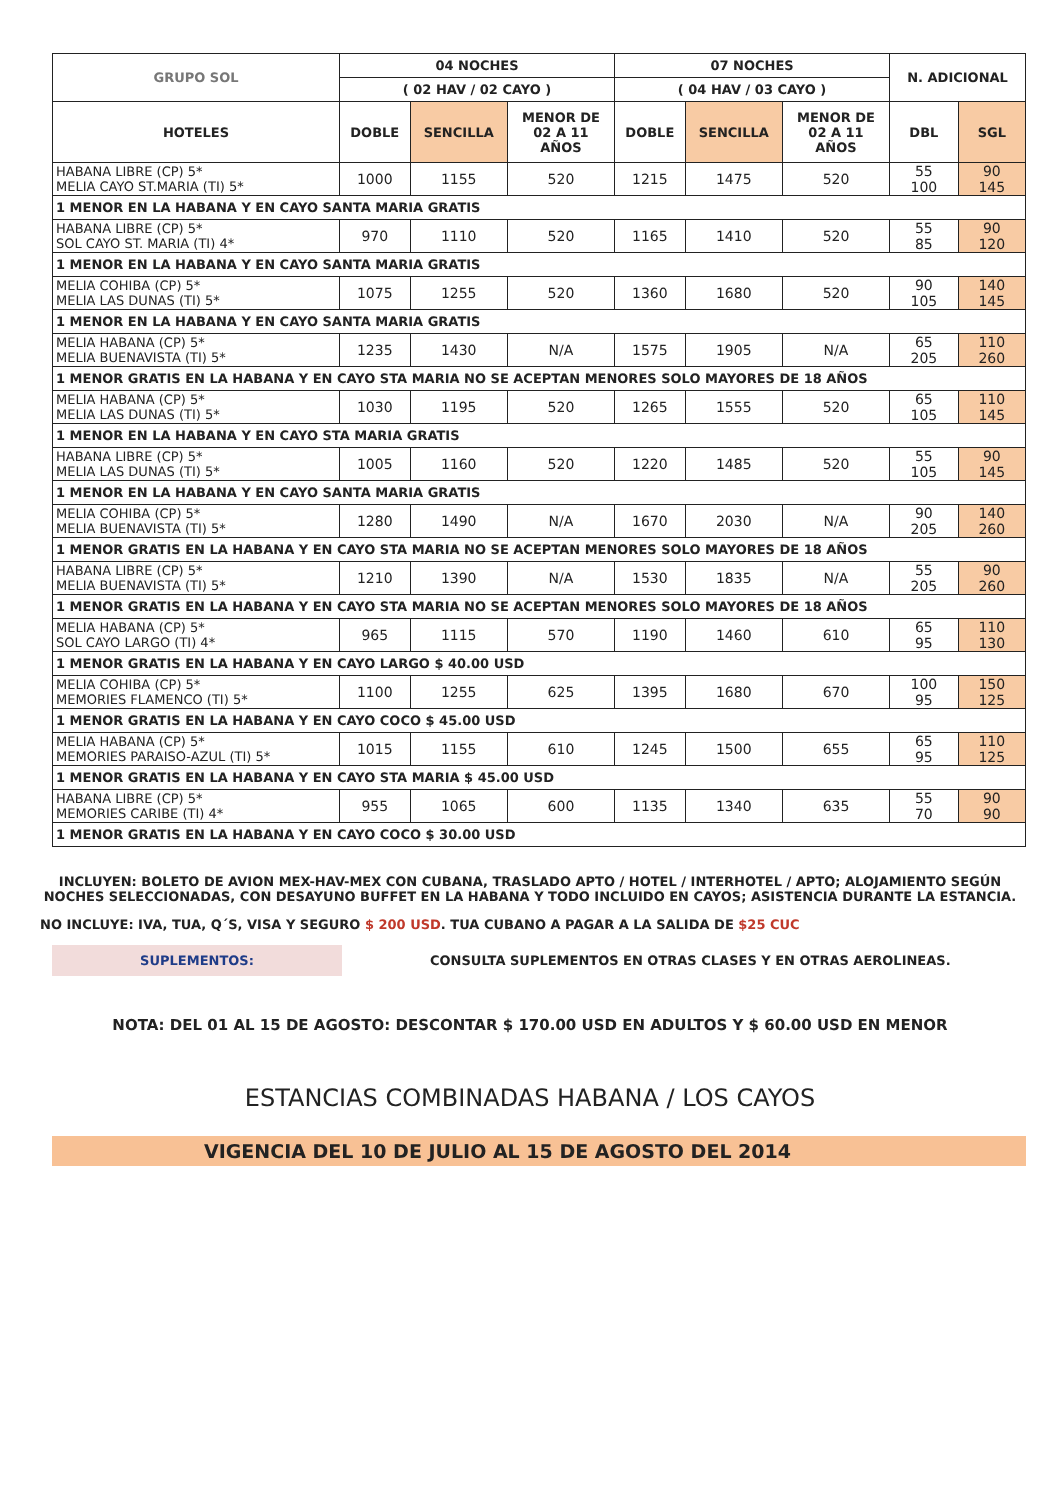| GRUPO SOL | 04 NOCHES | | | 07 NOCHES | | | N. ADICIONAL | |
| --- | --- | --- | --- | --- | --- | --- | --- | --- |
| | ( 02 HAV / 02 CAYO ) | | | ( 04 HAV / 03 CAYO ) | | | | |
| HOTELES | DOBLE | SENCILLA | MENOR DE 02 A 11 AÑOS | DOBLE | SENCILLA | MENOR DE 02 A 11 AÑOS | DBL | SGL |
| HABANA LIBRE (CP) 5* MELIA CAYO ST.MARIA (TI) 5* | 1000 | 1155 | 520 | 1215 | 1475 | 520 | 55 100 | 90 145 |
| 1 MENOR EN LA HABANA Y EN CAYO SANTA MARIA GRATIS | | | | | | | | |
| HABANA LIBRE (CP) 5* SOL CAYO ST. MARIA (TI) 4* | 970 | 1110 | 520 | 1165 | 1410 | 520 | 55 85 | 90 120 |
| 1 MENOR EN LA HABANA Y EN CAYO SANTA MARIA GRATIS | | | | | | | | |
| MELIA COHIBA (CP) 5* MELIA LAS DUNAS (TI) 5* | 1075 | 1255 | 520 | 1360 | 1680 | 520 | 90 105 | 140 145 |
| 1 MENOR EN LA HABANA Y EN CAYO SANTA MARIA GRATIS | | | | | | | | |
| MELIA HABANA (CP) 5* MELIA BUENAVISTA (TI) 5* | 1235 | 1430 | N/A | 1575 | 1905 | N/A | 65 205 | 110 260 |
| 1 MENOR GRATIS EN LA HABANA Y EN CAYO STA MARIA NO SE ACEPTAN MENORES SOLO MAYORES DE 18 AÑOS | | | | | | | | |
| MELIA HABANA (CP) 5* MELIA LAS DUNAS (TI) 5* | 1030 | 1195 | 520 | 1265 | 1555 | 520 | 65 105 | 110 145 |
| 1 MENOR EN LA HABANA Y EN CAYO STA MARIA GRATIS | | | | | | | | |
| HABANA LIBRE (CP) 5* MELIA LAS DUNAS (TI) 5* | 1005 | 1160 | 520 | 1220 | 1485 | 520 | 55 105 | 90 145 |
| 1 MENOR EN LA HABANA Y EN CAYO SANTA MARIA GRATIS | | | | | | | | |
| MELIA COHIBA (CP) 5* MELIA BUENAVISTA (TI) 5* | 1280 | 1490 | N/A | 1670 | 2030 | N/A | 90 205 | 140 260 |
| 1 MENOR GRATIS EN LA HABANA Y EN CAYO STA MARIA NO SE ACEPTAN MENORES SOLO MAYORES DE 18 AÑOS | | | | | | | | |
| HABANA LIBRE (CP) 5* MELIA BUENAVISTA (TI) 5* | 1210 | 1390 | N/A | 1530 | 1835 | N/A | 55 205 | 90 260 |
| 1 MENOR GRATIS EN LA HABANA Y EN CAYO STA MARIA NO SE ACEPTAN MENORES SOLO MAYORES DE 18 AÑOS | | | | | | | | |
| MELIA HABANA (CP) 5* SOL CAYO LARGO (TI) 4* | 965 | 1115 | 570 | 1190 | 1460 | 610 | 65 95 | 110 130 |
| 1 MENOR GRATIS EN LA HABANA Y EN CAYO LARGO $ 40.00 USD | | | | | | | | |
| MELIA COHIBA (CP) 5* MEMORIES FLAMENCO (TI) 5* | 1100 | 1255 | 625 | 1395 | 1680 | 670 | 100 95 | 150 125 |
| 1 MENOR GRATIS EN LA HABANA Y EN CAYO COCO $ 45.00 USD | | | | | | | | |
| MELIA HABANA (CP) 5* MEMORIES PARAISO-AZUL (TI) 5* | 1015 | 1155 | 610 | 1245 | 1500 | 655 | 65 95 | 110 125 |
| 1 MENOR GRATIS EN LA HABANA Y EN CAYO STA MARIA $ 45.00 USD | | | | | | | | |
| HABANA LIBRE (CP) 5* MEMORIES CARIBE (TI) 4* | 955 | 1065 | 600 | 1135 | 1340 | 635 | 55 70 | 90 90 |
| 1 MENOR GRATIS EN LA HABANA Y EN CAYO COCO $ 30.00 USD | | | | | | | | |
INCLUYEN: BOLETO DE AVION MEX-HAV-MEX CON CUBANA, TRASLADO APTO / HOTEL / INTERHOTEL / APTO; ALOJAMIENTO SEGÚN NOCHES SELECCIONADAS, CON DESAYUNO BUFFET EN LA HABANA Y TODO INCLUIDO EN CAYOS; ASISTENCIA DURANTE LA ESTANCIA.
NO INCLUYE: IVA, TUA, Q´S, VISA Y SEGURO $ 200 USD. TUA CUBANO A PAGAR A LA SALIDA DE $25 CUC
SUPLEMENTOS:
CONSULTA SUPLEMENTOS EN OTRAS CLASES Y EN OTRAS AEROLINEAS.
NOTA: DEL 01 AL 15 DE AGOSTO: DESCONTAR $ 170.00 USD EN ADULTOS Y $ 60.00 USD EN MENOR
ESTANCIAS COMBINADAS HABANA / LOS CAYOS
VIGENCIA DEL 10 DE JULIO AL 15 DE AGOSTO DEL 2014